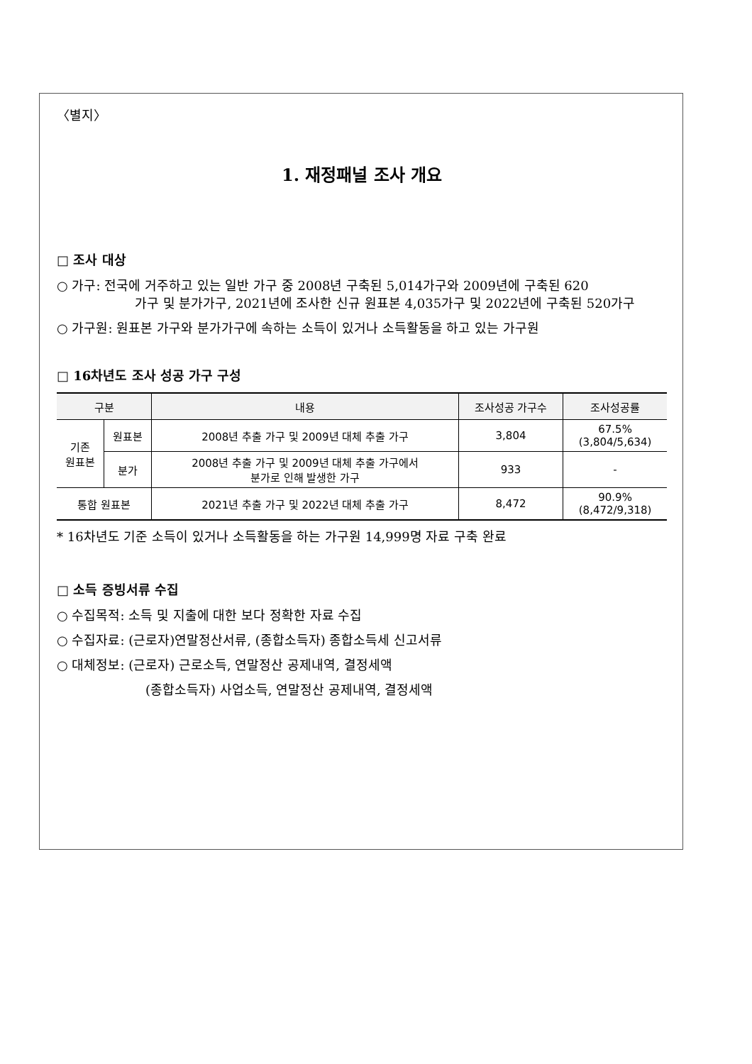〈별지〉
1. 재정패널 조사 개요
□ 조사 대상
○ 가구: 전국에 거주하고 있는 일반 가구 중 2008년 구축된 5,014가구와 2009년에 구축된 620
가구 및 분가가구, 2021년에 조사한 신규 원표본 4,035가구 및 2022년에 구축된 520가구
○ 가구원: 원표본 가구와 분가가구에 속하는 소득이 있거나 소득활동을 하고 있는 가구원
□ 16차년도 조사 성공 가구 구성
| 구분 | | 내용 | 조사성공 가구수 | 조사성공률 |
| --- | --- | --- | --- | --- |
| 기존 원표본 | 원표본 | 2008년 추출 가구 및 2009년 대체 추출 가구 | 3,804 | 67.5% (3,804/5,634) |
| | 분가 | 2008년 추출 가구 및 2009년 대체 추출 가구에서 분가로 인해 발생한 가구 | 933 | - |
| 통합 원표본 | | 2021년 추출 가구 및 2022년 대체 추출 가구 | 8,472 | 90.9% (8,472/9,318) |
* 16차년도 기준 소득이 있거나 소득활동을 하는 가구원 14,999명 자료 구축 완료
□ 소득 증빙서류 수집
○ 수집목적: 소득 및 지출에 대한 보다 정확한 자료 수집
○ 수집자료: (근로자)연말정산서류, (종합소득자) 종합소득세 신고서류
○ 대체정보: (근로자) 근로소득, 연말정산 공제내역, 결정세액
(종합소득자) 사업소득, 연말정산 공제내역, 결정세액